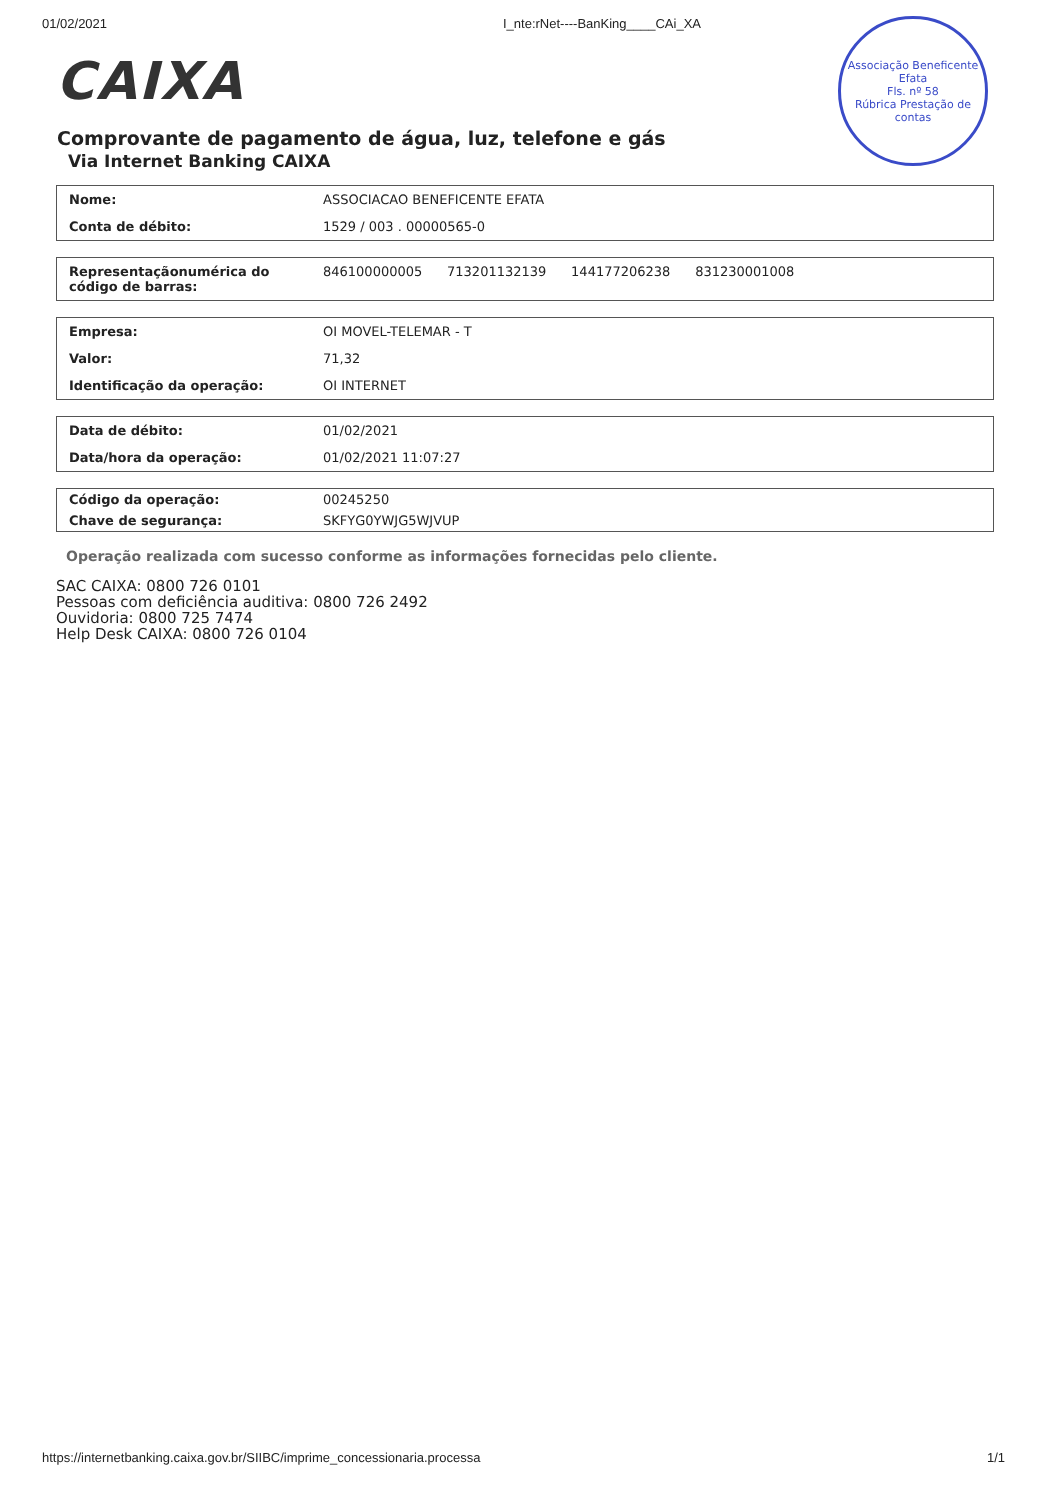01/02/2021 I_nte:rNet----BanKing____CAi_XA
Associação Beneficente Efata
Fls. nº 58
Rúbrica Prestação de contas
CAIXA
Comprovante de pagamento de água, luz, telefone e gás
Via Internet Banking CAIXA
| Nome: | ASSOCIACAO BENEFICENTE EFATA |
| Conta de débito: | 1529 / 003 . 00000565-0 |
| Representaçãonumérica do código de barras: | 846100000005 713201132139 144177206238 831230001008 |
| Empresa: | OI MOVEL-TELEMAR - T |
| Valor: | 71,32 |
| Identificação da operação: | OI INTERNET |
| Data de débito: | 01/02/2021 |
| Data/hora da operação: | 01/02/2021 11:07:27 |
| Código da operação: | 00245250 |
| Chave de segurança: | SKFYG0YWJG5WJVUP |
Operação realizada com sucesso conforme as informações fornecidas pelo cliente.
SAC CAIXA: 0800 726 0101
Pessoas com deficiência auditiva: 0800 726 2492
Ouvidoria: 0800 725 7474
Help Desk CAIXA: 0800 726 0104
https://internetbanking.caixa.gov.br/SIIBC/imprime_concessionaria.processa 1/1